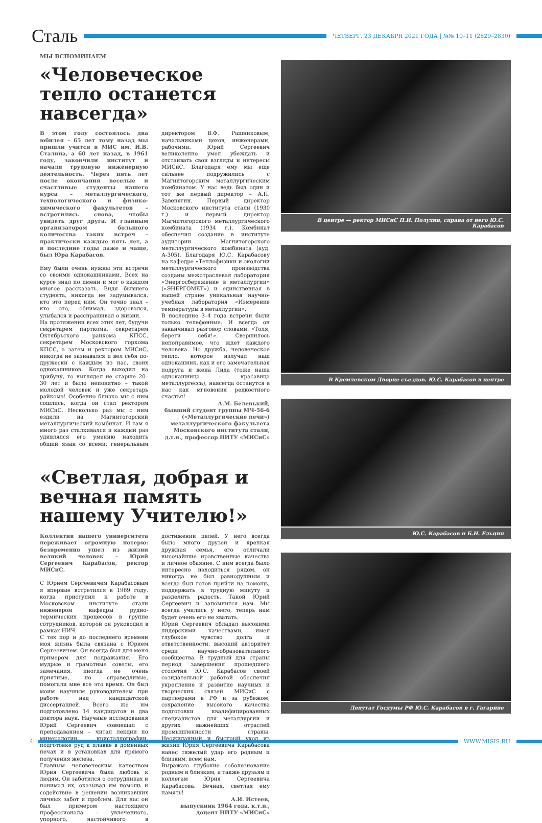Сталь
ЧЕТВЕРГ, 23 ДЕКАБРЯ 2021 ГОДА | №№ 10–11 (2829–2830)
МЫ ВСПОМИНАЕМ
«Человеческое тепло останется навсегда»
В этом году состоялось два юбилея – 65 лет тому назад мы пришли учится в МИС им. И.В. Сталина, а 60 лет назад, в 1961 году, закончили институт и начали трудовую инженерную деятельность. Через пять лет после окончания веселые и счастливые студенты нашего курса – металлургического, технологического и физико-химического факультетов – встретились снова, чтобы увидеть друг друга. И главным организатором большого количества таких встреч – практически каждые пять лет, а в последние годы даже и чаще, был Юра Карабасов.
Ему были очень нужны эти встречи со своими однокашниками. Всех на курсе знал по имени и мог о каждом многое рассказать. Видя бывшего студента, никогда не задумывался, кто это перед ним. Он точно знал – кто это, обнимал, здоровался, улыбался и расспрашивал о жизни.
На протяжении всех этих лет, будучи секретарем парткома, секретарем Октябрьского райкома КПСС, секретарем Московского горкома КПСС, а затем и ректором МИСиС, никогда не зазнавался и вел себя по-дружески с каждым из нас, своих однокашников. Когда выходил на трибуну, то выглядел не старше 20–30 лет и было непонятно – такой молодой человек и уже секретарь райкома! Особенно близко мы с ним сошлись, когда он стал ректором МИСиС. Несколько раз мы с ним ездили на Магнитогорский металлургический комбинат. И там я много раз сталкивался и каждый раз удивлялся его умению находить общий язык со всеми: генеральным директором В.Ф. Рашниковым, начальниками цехов, инженерами, рабочими. Юрий Сергеевич великолепно умел убеждать и отстаивать свои взгляды и интересы МИСиС. Благодаря ему мы еще сильнее подружились с Магнитогорским металлургическим комбинатом. У нас ведь был один и тот же первый директор – А.П. Завенягин. Первый директор Московского института стали (1930 г.) и первый директор Магнитогорского металлургического комбината (1934 г.). Комбинат обеспечил создание в институте аудитории Магнитогорского металлургического комбината (ауд. А-305). Благодаря Ю.С. Карабасову на кафедре «Теплофизики и экологии металлургического производства созданы межотраслевая лаборатория «Энергосбережение в металлургии» («ЭНЕРГОМЕТ») и единственная в нашей стране уникальная научно-учебная лаборатория «Измерение температуры в металлургии».
В последние 3–4 года встречи были только телефонные. И всегда он заканчивал разговор словами: «Толя, береги себя!». Свершилось непоправимое, что ждет каждого человека. Но дружба, человеческое тепло, которое излучал наш однокашник, как и его замечательная подруга и жена Лида (тоже наша однокашница – красавица металлургесса), навсегда останутся в нас как мгновения редкостного счастья!
А.М. Беленький,
бывший студент группы МЧ-56-6 («Металлургические печи») металлургического факультета Московского института стали, д.т.н., профессор НИТУ «МИСиС»
«Светлая, добрая и вечная память нашему Учителю!»
Коллектив нашего университета переживает огромную потерю: безвременно ушел из жизни великий человек – Юрий Сергеевич Карабасов, ректор МИСиС.
С Юрием Сергеевичем Карабасовым я впервые встретился в 1969 году, когда приступил к работе в Московском институте стали инженером кафедры рудно-термических процессов в группе сотрудников, которой он руководил в рамках НИЧ.
С тех пор и до последнего времени моя жизнь была связана с Юрием Сергеевичем. Он всегда был для меня примером для подражания. Его мудрые и грамотные советы, его замечания, иногда не очень приятные, но справедливые, помогали мне все это время. Он был моим научным руководителем при работе над кандидатской диссертацией. Всего же им подготовлено 14 кандидатов и два доктора наук. Научные исследования Юрий Сергеевич совмещал с преподаванием – читал лекции по минералогии, кристаллографии, подготовке руд к плавке в доменных печах и в установках для прямого получения железа.
Главным человеческим качеством Юрия Сергеевича была любовь к людям. Он заботился о сотрудниках и понимал их, оказывал им помощь и содействие в решении возникавших личных забот и проблем. Для нас он был примером настоящего профессионала – увлеченного, упорного, настойчивого в достижении целей. У него всегда было много друзей и крепкая дружная семья, его отличали высочайшие нравственные качества и личное обаяние. С ним всегда было интересно находиться рядом, он никогда не был равнодушным и всегда был готов прийти на помощь, поддержать в трудную минуту и разделить радость. Такой Юрий Сергеевич и запомнится нам. Мы всегда учились у него, теперь нам будет очень его не хватать.
Юрий Сергеевич обладал высокими лидерскими качествами, имел глубокое чувство долга и ответственности, высокий авторитет среди научно-образовательного сообщества. В трудный для страны период завершения прошедшего столетия Ю.С. Карабасов своей созидательной работой обеспечил укрепление и развитие научных и творческих связей МИСиС с партнерами в РФ и за рубежом, сохранение высокого качества подготовки квалифицированных специалистов для металлургии и других важнейших отраслей промышленности страны. Неожиданный и быстрый уход из жизни Юрия Сергеевича Карабасова нанес тяжелый удар его родным и близким, всем нам.
Выражаю глубокие соболезнование родным и близким, а также друзьям и коллегам Юрия Сергеевича Карабасова. Вечная, светлая ему память!
А.И. Истеев,
выпускник 1964 года, к.т.н., доцент НИТУ «МИСиС»
В центре — ректор МИСиС П.И. Полухин, справа от него Ю.С. Карабасов
В Кремлевском Дворце съездов. Ю.С. Карабасов в центре
Ю.С. Карабасов и Б.Н. Ельцин
Депутат Госдумы РФ Ю.С. Карабасов в г. Гагарине
4 WWW.MISIS.RU